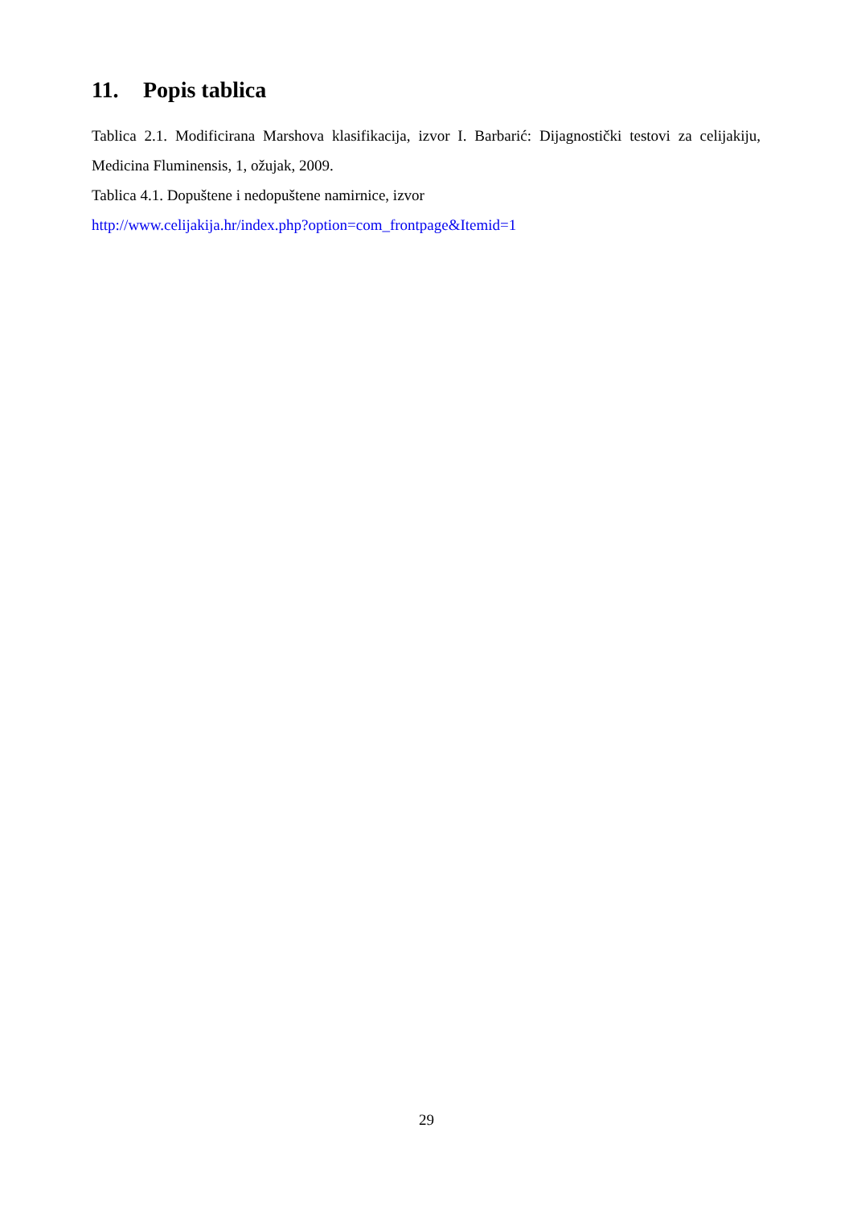11. Popis tablica
Tablica 2.1. Modificirana Marshova klasifikacija, izvor I. Barbarić: Dijagnostički testovi za celijakiju, Medicina Fluminensis, 1, ožujak, 2009.
Tablica 4.1. Dopuštene i nedopuštene namirnice, izvor
http://www.celijakija.hr/index.php?option=com_frontpage&Itemid=1
29